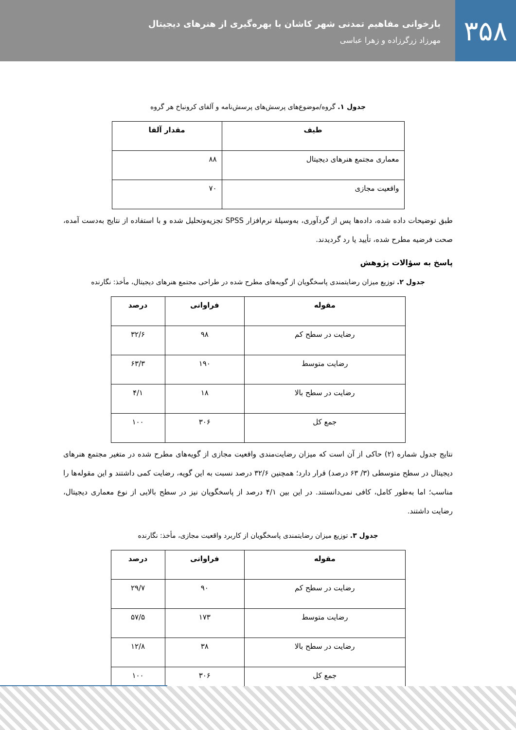۳۵۸
بازخوانی مفاهیم تمدنی شهر کاشان با بهره‌گیری از هنرهای دیجیتال
مهرزاد زرگرزاده و زهرا عباسی
جدول ۱. گروه/موضوع‌های پرسش‌های پرسش‌نامه و آلفای کرونباخ هر گروه
| طیف | مقدار آلفا |
| --- | --- |
| معماری مجتمع هنرهای دیجیتال | ۸۸ |
| واقعیت مجازی | ۷۰ |
طبق توضیحات داده شده، داده‌ها پس از گردآوری، به‌وسیلهٔ نرم‌افزار SPSS تجزیه‌وتحلیل شده و با استفاده از نتایج به‌دست آمده، صحت فرضیه مطرح شده، تأیید یا رد گردیدند.
پاسخ به سؤالات پژوهش
جدول ۲. توزیع میزان رضایتمندی پاسخگویان از گویه‌های مطرح شده در طراحی مجتمع هنرهای دیجیتال، مأخذ: نگارنده
| مقوله | فراوانی | درصد |
| --- | --- | --- |
| رضایت در سطح کم | ۹۸ | ۳۲/۶ |
| رضایت متوسط | ۱۹۰ | ۶۳/۳ |
| رضایت در سطح بالا | ۱۸ | ۴/۱ |
| جمع کل | ۳۰۶ | ۱۰۰ |
نتایج جدول شماره (۲) حاکی از آن است که میزان رضایت‌مندی واقعیت مجازی از گویه‌های مطرح شده در متغیر مجتمع هنرهای دیجیتال در سطح متوسطی (۳/ ۶۳ درصد) قرار دارد؛ همچنین ۳۲/۶ درصد نسبت به این گویه، رضایت کمی داشتند و این مقوله‌ها را مناسب؛ اما به‌طور کامل، کافی نمی‌دانستند. در این بین ۴/۱ درصد از پاسخگویان نیز در سطح بالایی از نوع معماری دیجیتال، رضایت داشتند.
جدول ۳. توزیع میزان رضایتمندی پاسخگویان از کاربرد واقعیت مجازی، مأخذ: نگارنده
| مقوله | فراوانی | درصد |
| --- | --- | --- |
| رضایت در سطح کم | ۹۰ | ۲۹/۷ |
| رضایت متوسط | ۱۷۳ | ۵۷/۵ |
| رضایت در سطح بالا | ۳۸ | ۱۲/۸ |
| جمع کل | ۳۰۶ | ۱۰۰ |